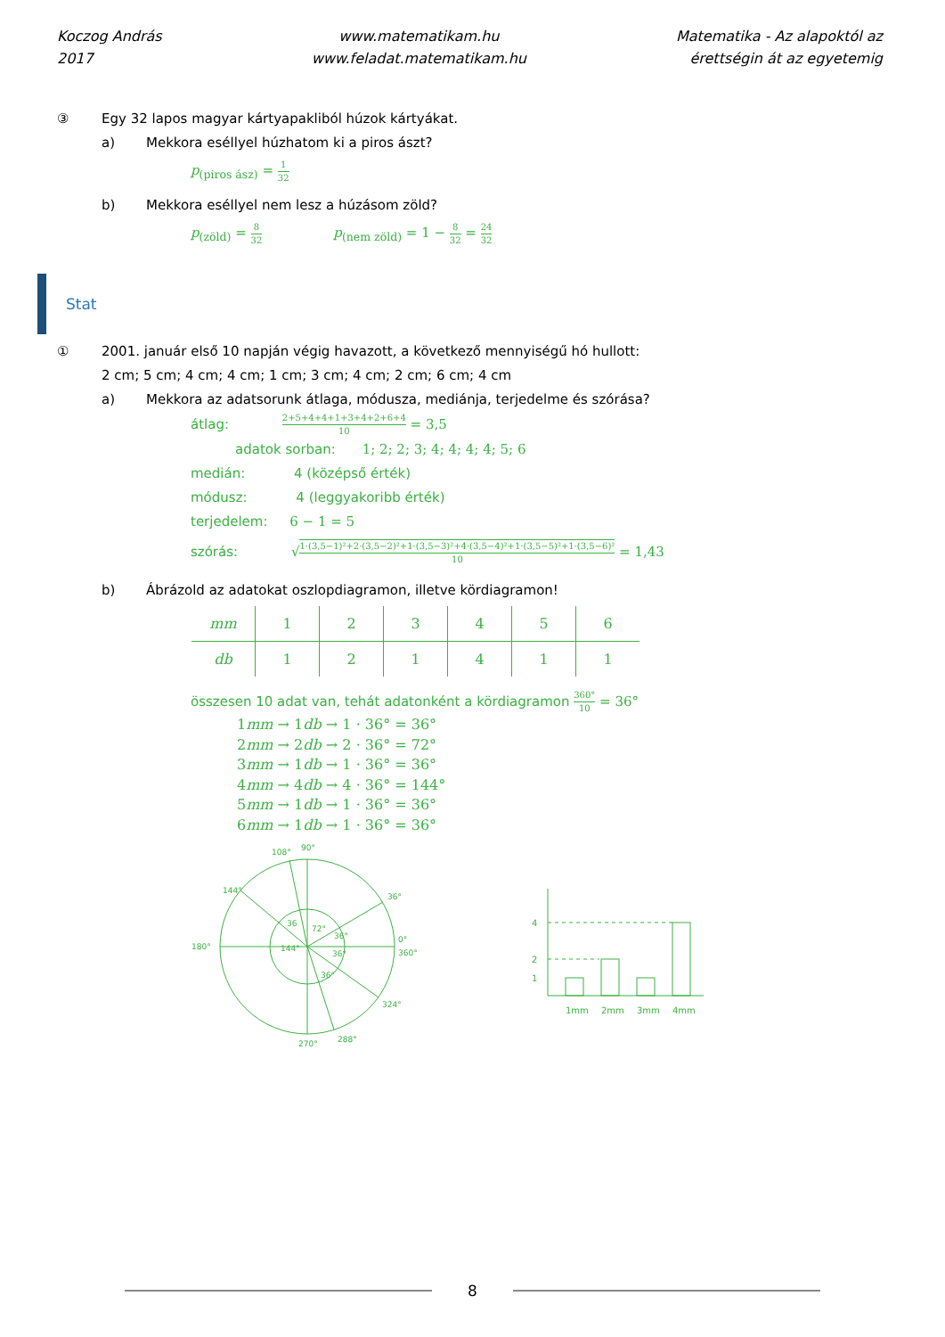Koczog András
2017
www.matematikam.hu
www.feladat.matematikam.hu
Matematika - Az alapoktól az
érettségin át az egyetemig
③ Egy 32 lapos magyar kártyapakliból húzok kártyákat.
a) Mekkora eséllyel húzhatom ki a piros ászt?
p<sub>(piros ász)</sub> = 1 32
b) Mekkora eséllyel nem lesz a húzásom zöld?
p<sub>(zöld)</sub> = 8 32 p<sub>(nem zöld)</sub> = 1 − 8 32 = 24 32
Stat
① 2001. január első 10 napján végig havazott, a következő mennyiségű hó hullott:
2 cm; 5 cm; 4 cm; 4 cm; 1 cm; 3 cm; 4 cm; 2 cm; 6 cm; 4 cm
a) Mekkora az adatsorunk átlaga, módusza, mediánja, terjedelme és szórása?
átlag: 2+5+4+4+1+3+4+2+6+4 10 = 3,5
adatok sorban: 1; 2; 2; 3; 4; 4; 4; 4; 5; 6
medián: 4 (középső érték)
módusz: 4 (leggyakoribb érték)
terjedelem: 6 − 1 = 5
szórás: √1·(3,5−1)²+2·(3,5−2)²+1·(3,5−3)²+4·(3,5−4)²+1·(3,5−5)²+1·(3,5−6)² 10 = 1,43
b) Ábrázold az adatokat oszlopdiagramon, illetve kördiagramon!
| mm | 1 | 2 | 3 | 4 | 5 | 6 |
| db | 1 | 2 | 1 | 4 | 1 | 1 |
összesen 10 adat van, tehát adatonként a kördiagramon 360° 10 = 36°
1mm → 1db → 1 · 36° = 36°
2mm → 2db → 2 · 36° = 72°
3mm → 1db → 1 · 36° = 36°
4mm → 4db → 4 · 36° = 144°
5mm → 1db → 1 · 36° = 36°
6mm → 1db → 1 · 36° = 36°
108°
90°
144°
36°
180°
0°
360°
324°
270°
288°
144°
72°
36°
36°
36°
36
4
2
1
1mm
2mm
3mm
4mm
8